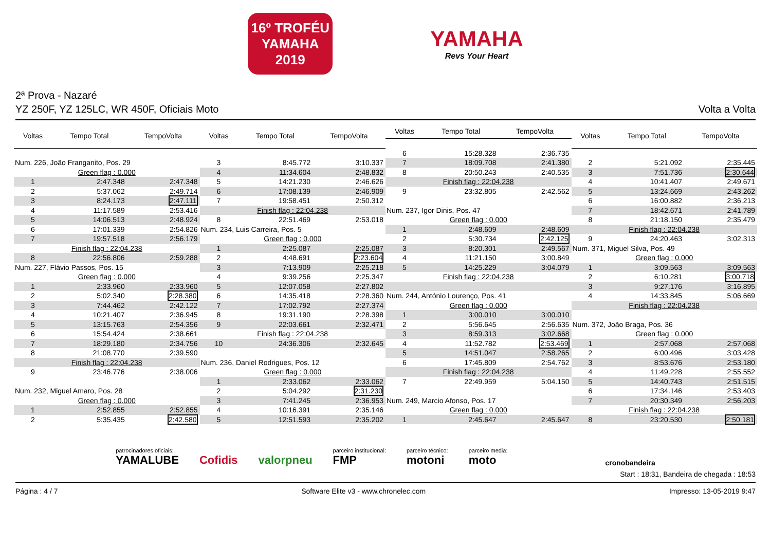16º TROFÉU
YAMAHA
2019
YAMAHA
Revs Your Heart
2ª Prova - Nazaré
YZ 250F, YZ 125LC, WR 450F, Oficiais Moto Volta a Volta
| Voltas | Tempo Total | TempoVolta |
| --- | --- | --- |
| Num. 226, João Franganito, Pos. 29 | | |
| Green flag : 0.000 | | |
| 1 | 2:47.348 | 2:47.348 |
| 2 | 5:37.062 | 2:49.714 |
| 3 | 8:24.173 | 2:47.111 |
| 4 | 11:17.589 | 2:53.416 |
| 5 | 14:06.513 | 2:48.924 |
| 6 | 17:01.339 | 2:54.826 |
| 7 | 19:57.518 | 2:56.179 |
| Finish flag : 22:04.238 | | |
| 8 | 22:56.806 | 2:59.288 |
| Num. 227, Flávio Passos, Pos. 15 | | |
| Green flag : 0.000 | | |
| 1 | 2:33.960 | 2:33.960 |
| 2 | 5:02.340 | 2:28.380 |
| 3 | 7:44.462 | 2:42.122 |
| 4 | 10:21.407 | 2:36.945 |
| 5 | 13:15.763 | 2:54.356 |
| 6 | 15:54.424 | 2:38.661 |
| 7 | 18:29.180 | 2:34.756 |
| 8 | 21:08.770 | 2:39.590 |
| Finish flag : 22:04.238 | | |
| 9 | 23:46.776 | 2:38.006 |
| Num. 232, Miguel Amaro, Pos. 28 | | |
| Green flag : 0.000 | | |
| 1 | 2:52.855 | 2:52.855 |
| 2 | 5:35.435 | 2:42.580 |
| Voltas | Tempo Total | TempoVolta |
| --- | --- | --- |
| 3 | 8:45.772 | 3:10.337 |
| 4 | 11:34.604 | 2:48.832 |
| 5 | 14:21.230 | 2:46.626 |
| 6 | 17:08.139 | 2:46.909 |
| 7 | 19:58.451 | 2:50.312 |
| Finish flag : 22:04.238 | | |
| 8 | 22:51.469 | 2:53.018 |
| Num. 234, Luis Carreira, Pos. 5 | | |
| Green flag : 0.000 | | |
| 1 | 2:25.087 | 2:25.087 |
| 2 | 4:48.691 | 2:23.604 |
| 3 | 7:13.909 | 2:25.218 |
| 4 | 9:39.256 | 2:25.347 |
| 5 | 12:07.058 | 2:27.802 |
| 6 | 14:35.418 | 2:28.360 |
| 7 | 17:02.792 | 2:27.374 |
| 8 | 19:31.190 | 2:28.398 |
| 9 | 22:03.661 | 2:32.471 |
| Finish flag : 22:04.238 | | |
| 10 | 24:36.306 | 2:32.645 |
| Num. 236, Daniel Rodrigues, Pos. 12 | | |
| Green flag : 0.000 | | |
| 1 | 2:33.062 | 2:33.062 |
| 2 | 5:04.292 | 2:31.230 |
| 3 | 7:41.245 | 2:36.953 |
| 4 | 10:16.391 | 2:35.146 |
| 5 | 12:51.593 | 2:35.202 |
| Voltas | Tempo Total | TempoVolta |
| --- | --- | --- |
| 6 | 15:28.328 | 2:36.735 |
| 7 | 18:09.708 | 2:41.380 |
| 8 | 20:50.243 | 2:40.535 |
| Finish flag : 22:04.238 | | |
| 9 | 23:32.805 | 2:42.562 |
| Num. 237, Igor Dinis, Pos. 47 | | |
| Green flag : 0.000 | | |
| 1 | 2:48.609 | 2:48.609 |
| 2 | 5:30.734 | 2:42.125 |
| 3 | 8:20.301 | 2:49.567 |
| 4 | 11:21.150 | 3:00.849 |
| 5 | 14:25.229 | 3:04.079 |
| Finish flag : 22:04.238 | | |
| Num. 244, António Lourenço, Pos. 41 | | |
| Green flag : 0.000 | | |
| 1 | 3:00.010 | 3:00.010 |
| 2 | 5:56.645 | 2:56.635 |
| 3 | 8:59.313 | 3:02.668 |
| 4 | 11:52.782 | 2:53.469 |
| 5 | 14:51.047 | 2:58.265 |
| 6 | 17:45.809 | 2:54.762 |
| Finish flag : 22:04.238 | | |
| 7 | 22:49.959 | 5:04.150 |
| Num. 249, Marcio Afonso, Pos. 17 | | |
| Green flag : 0.000 | | |
| 1 | 2:45.647 | 2:45.647 |
| Voltas | Tempo Total | TempoVolta |
| --- | --- | --- |
| 2 | 5:21.092 | 2:35.445 |
| 3 | 7:51.736 | 2:30.644 |
| 4 | 10:41.407 | 2:49.671 |
| 5 | 13:24.669 | 2:43.262 |
| 6 | 16:00.882 | 2:36.213 |
| 7 | 18:42.671 | 2:41.789 |
| 8 | 21:18.150 | 2:35.479 |
| Finish flag : 22:04.238 | | |
| 9 | 24:20.463 | 3:02.313 |
| Num. 371, Miguel Silva, Pos. 49 | | |
| Green flag : 0.000 | | |
| 1 | 3:09.563 | 3:09.563 |
| 2 | 6:10.281 | 3:00.718 |
| 3 | 9:27.176 | 3:16.895 |
| 4 | 14:33.845 | 5:06.669 |
| Finish flag : 22:04.238 | | |
| Num. 372, João Braga, Pos. 36 | | |
| Green flag : 0.000 | | |
| 1 | 2:57.068 | 2:57.068 |
| 2 | 6:00.496 | 3:03.428 |
| 3 | 8:53.676 | 2:53.180 |
| 4 | 11:49.228 | 2:55.552 |
| 5 | 14:40.743 | 2:51.515 |
| 6 | 17:34.146 | 2:53.403 |
| 7 | 20:30.349 | 2:56.203 |
| Finish flag : 22:04.238 | | |
| 8 | 23:20.530 | 2:50.181 |
patrocinadores oficiais:
YAMALUBE
Cofidis
valorpneu
parceiro institucional:
FMP
parceiro técnico:
motoni
parceiro media:
moto
cronobandeira
Start : 18:31, Bandeira de chegada : 18:53
Página : 4 / 7 Software Elite v3 - www.chronelec.com Impresso: 13-05-2019 9:47